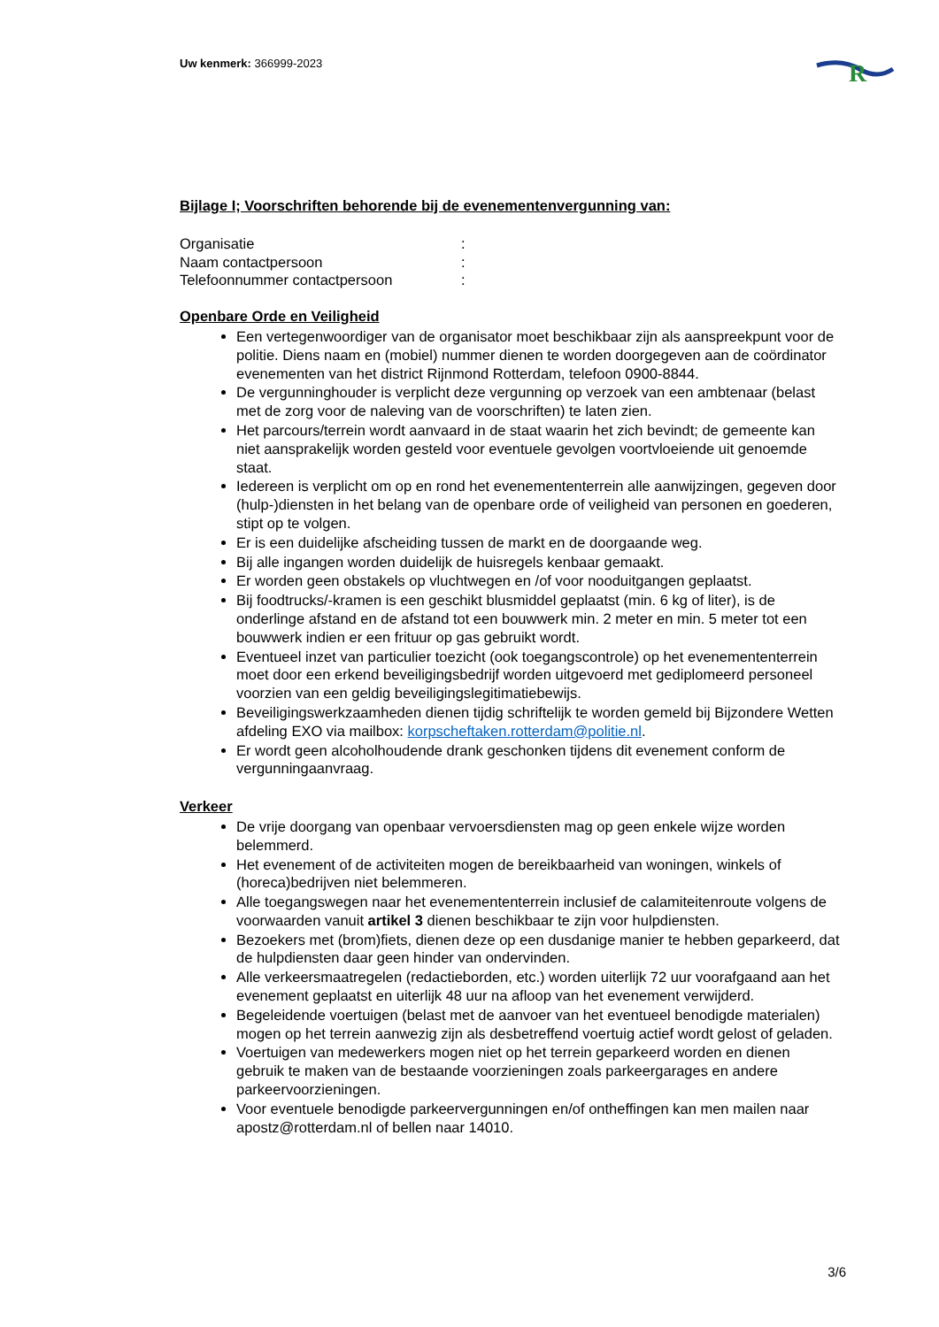Uw kenmerk: 366999-2023
R
Bijlage I; Voorschriften behorende bij de evenementenvergunning van:
Organisatie:
Naam contactpersoon:
Telefoonnummer contactpersoon:
Openbare Orde en Veiligheid
Een vertegenwoordiger van de organisator moet beschikbaar zijn als aanspreekpunt voor de politie. Diens naam en (mobiel) nummer dienen te worden doorgegeven aan de coördinator evenementen van het district Rijnmond Rotterdam, telefoon 0900-8844.
De vergunninghouder is verplicht deze vergunning op verzoek van een ambtenaar (belast met de zorg voor de naleving van de voorschriften) te laten zien.
Het parcours/terrein wordt aanvaard in de staat waarin het zich bevindt; de gemeente kan niet aansprakelijk worden gesteld voor eventuele gevolgen voortvloeiende uit genoemde staat.
Iedereen is verplicht om op en rond het evenemententerrein alle aanwijzingen, gegeven door (hulp-)diensten in het belang van de openbare orde of veiligheid van personen en goederen, stipt op te volgen.
Er is een duidelijke afscheiding tussen de markt en de doorgaande weg.
Bij alle ingangen worden duidelijk de huisregels kenbaar gemaakt.
Er worden geen obstakels op vluchtwegen en /of voor nooduitgangen geplaatst.
Bij foodtrucks/-kramen is een geschikt blusmiddel geplaatst (min. 6 kg of liter), is de onderlinge afstand en de afstand tot een bouwwerk min. 2 meter en min. 5 meter tot een bouwwerk indien er een frituur op gas gebruikt wordt.
Eventueel inzet van particulier toezicht (ook toegangscontrole) op het evenemententerrein moet door een erkend beveiligingsbedrijf worden uitgevoerd met gediplomeerd personeel voorzien van een geldig beveiligingslegitimatiebewijs.
Beveiligingswerkzaamheden dienen tijdig schriftelijk te worden gemeld bij Bijzondere Wetten afdeling EXO via mailbox: korpscheftaken.rotterdam@politie.nl.
Er wordt geen alcoholhoudende drank geschonken tijdens dit evenement conform de vergunningaanvraag.
Verkeer
De vrije doorgang van openbaar vervoersdiensten mag op geen enkele wijze worden belemmerd.
Het evenement of de activiteiten mogen de bereikbaarheid van woningen, winkels of (horeca)bedrijven niet belemmeren.
Alle toegangswegen naar het evenemententerrein inclusief de calamiteitenroute volgens de voorwaarden vanuit artikel 3 dienen beschikbaar te zijn voor hulpdiensten.
Bezoekers met (brom)fiets, dienen deze op een dusdanige manier te hebben geparkeerd, dat de hulpdiensten daar geen hinder van ondervinden.
Alle verkeersmaatregelen (redactieborden, etc.) worden uiterlijk 72 uur voorafgaand aan het evenement geplaatst en uiterlijk 48 uur na afloop van het evenement verwijderd.
Begeleidende voertuigen (belast met de aanvoer van het eventueel benodigde materialen) mogen op het terrein aanwezig zijn als desbetreffend voertuig actief wordt gelost of geladen.
Voertuigen van medewerkers mogen niet op het terrein geparkeerd worden en dienen gebruik te maken van de bestaande voorzieningen zoals parkeergarages en andere parkeervoorzieningen.
Voor eventuele benodigde parkeervergunningen en/of ontheffingen kan men mailen naar apostz@rotterdam.nl of bellen naar 14010.
3/6